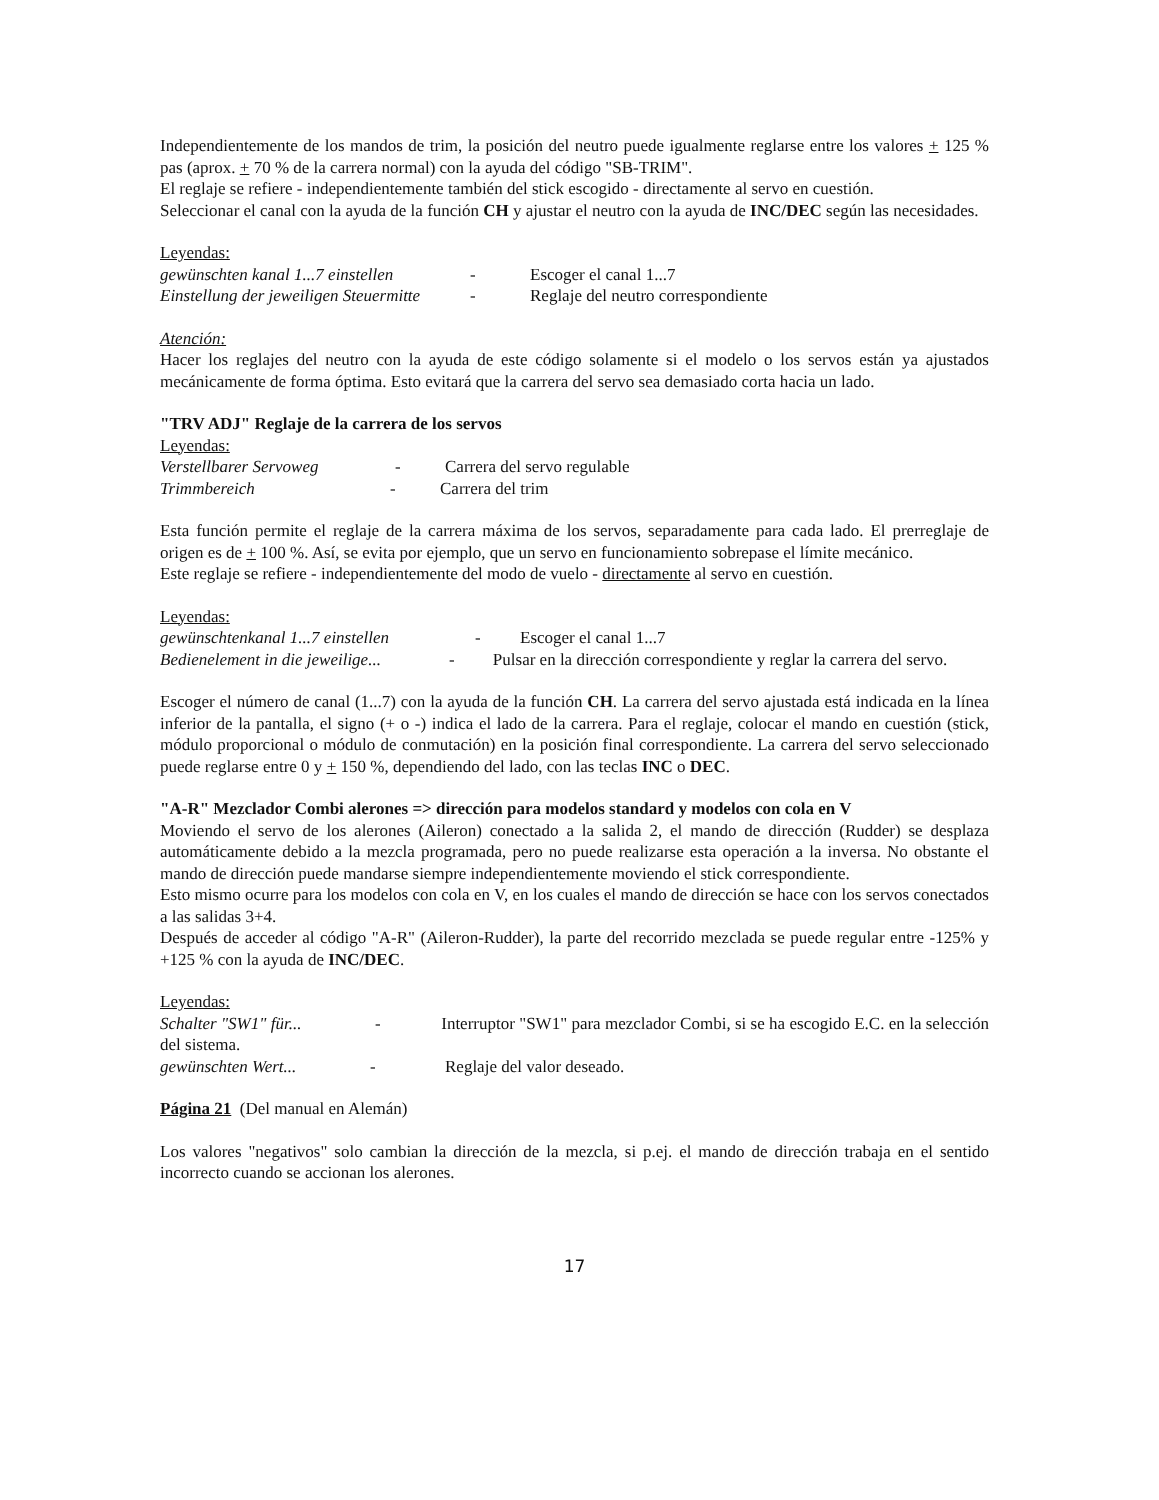Independientemente de los mandos de trim, la posición del neutro puede igualmente reglarse entre los valores + 125 % pas (aprox. + 70 % de la carrera normal) con la ayuda del código "SB-TRIM".
El reglaje se refiere - independientemente también del stick escogido - directamente al servo en cuestión.
Seleccionar el canal con la ayuda de la función CH y ajustar el neutro con la ayuda de INC/DEC según las necesidades.
Leyendas:
gewünschten kanal 1...7 einstellen - Escoger el canal 1...7
Einstellung der jeweiligen Steuermitte - Reglaje del neutro correspondiente
Atención:
Hacer los reglajes del neutro con la ayuda de este código solamente si el modelo o los servos están ya ajustados mecánicamente de forma óptima. Esto evitará que la carrera del servo sea demasiado corta hacia un lado.
"TRV ADJ" Reglaje de la carrera de los servos
Leyendas:
Verstellbarer Servoweg - Carrera del servo regulable
Trimmbereich - Carrera del trim
Esta función permite el reglaje de la carrera máxima de los servos, separadamente para cada lado. El prerreglaje de origen es de + 100 %. Así, se evita por ejemplo, que un servo en funcionamiento sobrepase el límite mecánico.
Este reglaje se refiere - independientemente del modo de vuelo - directamente al servo en cuestión.
Leyendas:
gewünschtenkanal 1...7 einstellen - Escoger el canal 1...7
Bedienelement in die jeweilige... - Pulsar en la dirección correspondiente y reglar la carrera del servo.
Escoger el número de canal (1...7) con la ayuda de la función CH. La carrera del servo ajustada está indicada en la línea inferior de la pantalla, el signo (+ o -) indica el lado de la carrera. Para el reglaje, colocar el mando en cuestión (stick, módulo proporcional o módulo de conmutación) en la posición final correspondiente. La carrera del servo seleccionado puede reglarse entre 0 y + 150 %, dependiendo del lado, con las teclas INC o DEC.
"A-R" Mezclador Combi alerones => dirección para modelos standard y modelos con cola en V
Moviendo el servo de los alerones (Aileron) conectado a la salida 2, el mando de dirección (Rudder) se desplaza automáticamente debido a la mezcla programada, pero no puede realizarse esta operación a la inversa. No obstante el mando de dirección puede mandarse siempre independientemente moviendo el stick correspondiente.
Esto mismo ocurre para los modelos con cola en V, en los cuales el mando de dirección se hace con los servos conectados a las salidas 3+4.
Después de acceder al código "A-R" (Aileron-Rudder), la parte del recorrido mezclada se puede regular entre -125% y +125 % con la ayuda de INC/DEC.
Leyendas:
Schalter "SW1" für... - Interruptor "SW1" para mezclador Combi, si se ha escogido E.C. en la selección del sistema.
gewünschten Wert... - Reglaje del valor deseado.
Página 21 (Del manual en Alemán)
Los valores "negativos" solo cambian la dirección de la mezcla, si p.ej. el mando de dirección trabaja en el sentido incorrecto cuando se accionan los alerones.
17